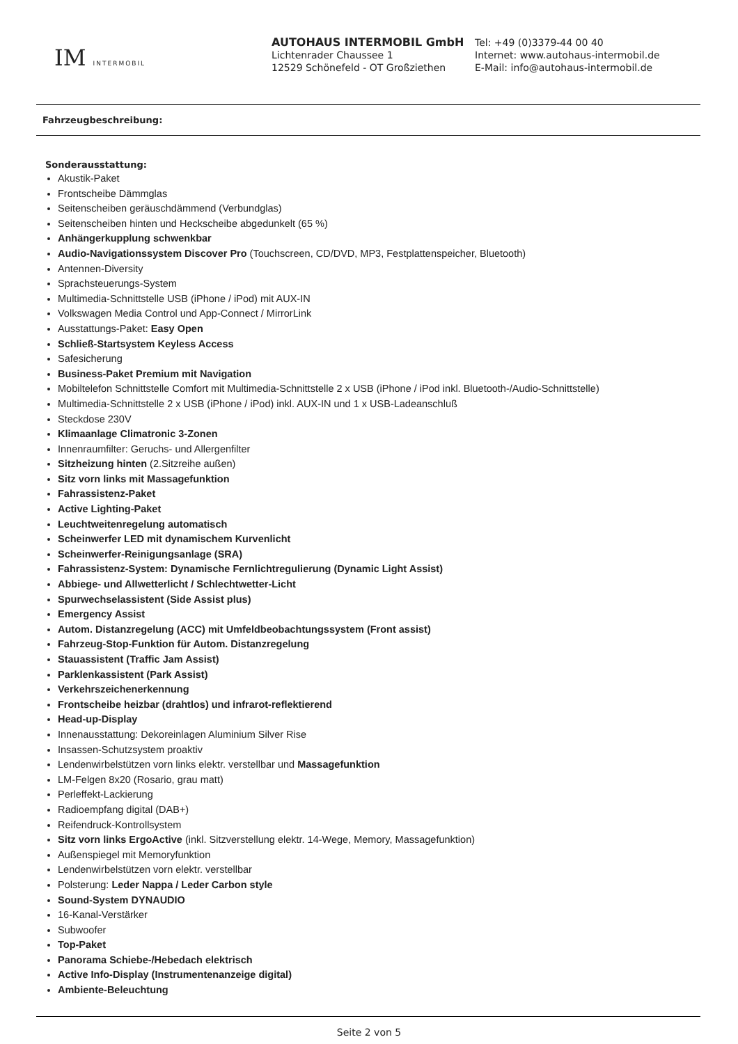IM INTERMOBIL
AUTOHAUS INTERMOBIL GmbH
Lichtenrader Chaussee 1
12529 Schönefeld - OT Großziethen
Tel: +49 (0)3379-44 00 40
Internet: www.autohaus-intermobil.de
E-Mail: info@autohaus-intermobil.de
Fahrzeugbeschreibung:
Sonderausstattung:
Akustik-Paket
Frontscheibe Dämmglas
Seitenscheiben geräuschdämmend (Verbundglas)
Seitenscheiben hinten und Heckscheibe abgedunkelt (65 %)
Anhängerkupplung schwenkbar
Audio-Navigationssystem Discover Pro (Touchscreen, CD/DVD, MP3, Festplattenspeicher, Bluetooth)
Antennen-Diversity
Sprachsteuerungs-System
Multimedia-Schnittstelle USB (iPhone / iPod) mit AUX-IN
Volkswagen Media Control und App-Connect / MirrorLink
Ausstattungs-Paket: Easy Open
Schließ-Startsystem Keyless Access
Safesicherung
Business-Paket Premium mit Navigation
Mobiltelefon Schnittstelle Comfort mit Multimedia-Schnittstelle 2 x USB (iPhone / iPod inkl. Bluetooth-/Audio-Schnittstelle)
Multimedia-Schnittstelle 2 x USB (iPhone / iPod) inkl. AUX-IN und 1 x USB-Ladeanschluß
Steckdose 230V
Klimaanlage Climatronic 3-Zonen
Innenraumfilter: Geruchs- und Allergenfilter
Sitzheizung hinten (2.Sitzreihe außen)
Sitz vorn links mit Massagefunktion
Fahrassistenz-Paket
Active Lighting-Paket
Leuchtweitenregelung automatisch
Scheinwerfer LED mit dynamischem Kurvenlicht
Scheinwerfer-Reinigungsanlage (SRA)
Fahrassistenz-System: Dynamische Fernlichtregulierung (Dynamic Light Assist)
Abbiege- und Allwetterlicht / Schlechtwetter-Licht
Spurwechselassistent (Side Assist plus)
Emergency Assist
Autom. Distanzregelung (ACC) mit Umfeldbeobachtungssystem (Front assist)
Fahrzeug-Stop-Funktion für Autom. Distanzregelung
Stauassistent (Traffic Jam Assist)
Parklenkassistent (Park Assist)
Verkehrszeichenerkennung
Frontscheibe heizbar (drahtlos) und infrarot-reflektierend
Head-up-Display
Innenausstattung: Dekoreinlagen Aluminium Silver Rise
Insassen-Schutzsystem proaktiv
Lendenwirbelstützen vorn links elektr. verstellbar und Massagefunktion
LM-Felgen 8x20 (Rosario, grau matt)
Perleffekt-Lackierung
Radioempfang digital (DAB+)
Reifendruck-Kontrollsystem
Sitz vorn links ErgoActive (inkl. Sitzverstellung elektr. 14-Wege, Memory, Massagefunktion)
Außenspiegel mit Memoryfunktion
Lendenwirbelstützen vorn elektr. verstellbar
Polsterung: Leder Nappa / Leder Carbon style
Sound-System DYNAUDIO
16-Kanal-Verstärker
Subwoofer
Top-Paket
Panorama Schiebe-/Hebedach elektrisch
Active Info-Display (Instrumentenanzeige digital)
Ambiente-Beleuchtung
Seite 2 von 5